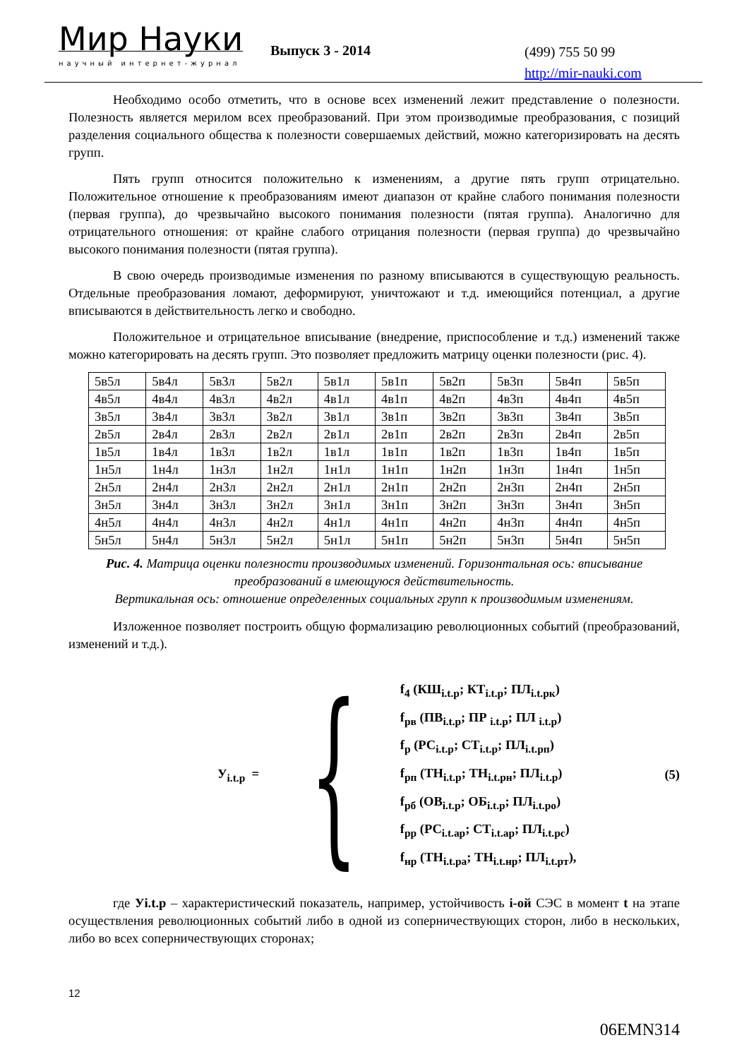Мир Науки
научный интернет-журнал
Выпуск 3 - 2014
(499) 755 50 99
http://mir-nauki.com
Необходимо особо отметить, что в основе всех изменений лежит представление о полезности. Полезность является мерилом всех преобразований. При этом производимые преобразования, с позиций разделения социального общества к полезности совершаемых действий, можно категоризировать на десять групп.
Пять групп относится положительно к изменениям, а другие пять групп отрицательно. Положительное отношение к преобразованиям имеют диапазон от крайне слабого понимания полезности (первая группа), до чрезвычайно высокого понимания полезности (пятая группа). Аналогично для отрицательного отношения: от крайне слабого отрицания полезности (первая группа) до чрезвычайно высокого понимания полезности (пятая группа).
В свою очередь производимые изменения по разному вписываются в существующую реальность. Отдельные преобразования ломают, деформируют, уничтожают и т.д. имеющийся потенциал, а другие вписываются в действительность легко и свободно.
Положительное и отрицательное вписывание (внедрение, приспособление и т.д.) изменений также можно категорировать на десять групп. Это позволяет предложить матрицу оценки полезности (рис. 4).
| 5в5л | 5в4л | 5в3л | 5в2л | 5в1л | 5в1п | 5в2п | 5в3п | 5в4п | 5в5п |
| 4в5л | 4в4л | 4в3л | 4в2л | 4в1л | 4в1п | 4в2п | 4в3п | 4в4п | 4в5п |
| 3в5л | 3в4л | 3в3л | 3в2л | 3в1л | 3в1п | 3в2п | 3в3п | 3в4п | 3в5п |
| 2в5л | 2в4л | 2в3л | 2в2л | 2в1л | 2в1п | 2в2п | 2в3п | 2в4п | 2в5п |
| 1в5л | 1в4л | 1в3л | 1в2л | 1в1л | 1в1п | 1в2п | 1в3п | 1в4п | 1в5п |
| 1н5л | 1н4л | 1н3л | 1н2л | 1н1л | 1н1п | 1н2п | 1н3п | 1н4п | 1н5п |
| 2н5л | 2н4л | 2н3л | 2н2л | 2н1л | 2н1п | 2н2п | 2н3п | 2н4п | 2н5п |
| 3н5л | 3н4л | 3н3л | 3н2л | 3н1л | 3н1п | 3н2п | 3н3п | 3н4п | 3н5п |
| 4н5л | 4н4л | 4н3л | 4н2л | 4н1л | 4н1п | 4н2п | 4н3п | 4н4п | 4н5п |
| 5н5л | 5н4л | 5н3л | 5н2л | 5н1л | 5н1п | 5н2п | 5н3п | 5н4п | 5н5п |
Рис. 4. Матрица оценки полезности производимых изменений. Горизонтальная ось: вписывание преобразований в имеющуюся действительность.
Вертикальная ось: отношение определенных социальных групп к производимым изменениям.
Изложенное позволяет построить общую формализацию революционных событий (преобразований, изменений и т.д.).
У<sub>i.t.p</sub> =
{
f<sub>4</sub> (КШ<sub>i.t.p</sub>; КТ<sub>i.t.p</sub>; ПЛ<sub>i.t.pк</sub>)
f<sub>рв</sub> (ПВ<sub>i.t.p</sub>; ПР <sub>i.t.p</sub>; ПЛ <sub>i.t.p</sub>)
f<sub>р</sub> (РС<sub>i.t.p</sub>; СТ<sub>i.t.p</sub>; ПЛ<sub>i.t.рп</sub>)
f<sub>рп</sub> (ТН<sub>i.t.p</sub>; ТН<sub>i.t.рн</sub>; ПЛ<sub>i.t.p</sub>)
f<sub>рб</sub> (ОВ<sub>i.t.p</sub>; ОБ<sub>i.t.p</sub>; ПЛ<sub>i.t.po</sub>)
f<sub>рр</sub> (РС<sub>i.t.ap</sub>; СТ<sub>i.t.ap</sub>; ПЛ<sub>i.t.pc</sub>)
f<sub>нр</sub> (ТН<sub>i.t.pa</sub>; ТН<sub>i.t.нр</sub>; ПЛ<sub>i.t.pт</sub>),
(5)
где Уi.t.p – характеристический показатель, например, устойчивость i-ой СЭС в момент t на этапе осуществления революционных событий либо в одной из соперничествующих сторон, либо в нескольких, либо во всех соперничествующих сторонах;
12
06EMN314